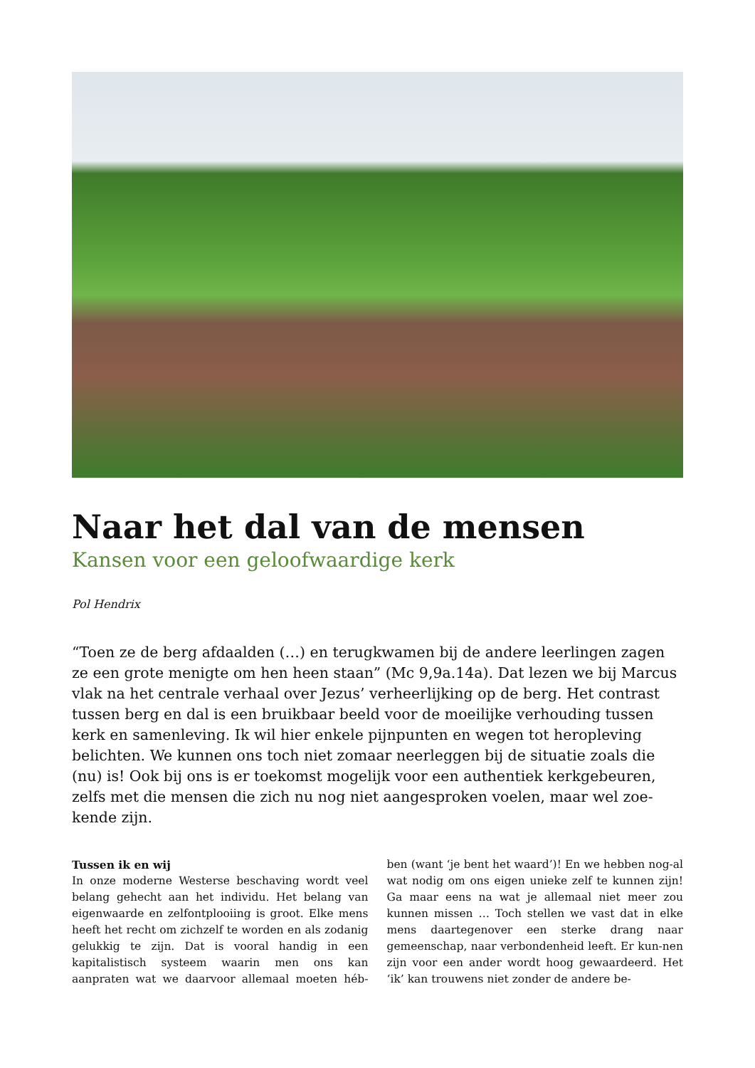Naar het dal van de mensen
Kansen voor een geloofwaardige kerk
Pol Hendrix
“Toen ze de berg afdaalden (…) en terugkwamen bij de andere leerlingen zagen ze een grote menigte om hen heen staan” (Mc 9,9a.14a). Dat lezen we bij Marcus vlak na het centrale verhaal over Jezus’ verheerlijking op de berg. Het contrast tussen berg en dal is een bruikbaar beeld voor de moeilijke verhouding tussen kerk en samenleving. Ik wil hier enkele pijnpunten en wegen tot heropleving belichten. We kunnen ons toch niet zomaar neerleggen bij de situatie zoals die (nu) is! Ook bij ons is er toekomst mogelijk voor een authentiek kerkgebeuren, zelfs met die mensen die zich nu nog niet aangesproken voelen, maar wel zoe-kende zijn.
Tussen ik en wij
In onze moderne Westerse beschaving wordt veel belang gehecht aan het individu. Het belang van eigenwaarde en zelfontplooiing is groot. Elke mens heeft het recht om zichzelf te worden en als zodanig gelukkig te zijn. Dat is vooral handig in een kapitalistisch systeem waarin men ons kan aanpraten wat we daarvoor allemaal moeten héb-ben (want ‘je bent het waard’)! En we hebben nog-al wat nodig om ons eigen unieke zelf te kunnen zijn! Ga maar eens na wat je allemaal niet meer zou kunnen missen … Toch stellen we vast dat in elke mens daartegenover een sterke drang naar gemeenschap, naar verbondenheid leeft. Er kun-nen zijn voor een ander wordt hoog gewaardeerd. Het ‘ik’ kan trouwens niet zonder de andere be-